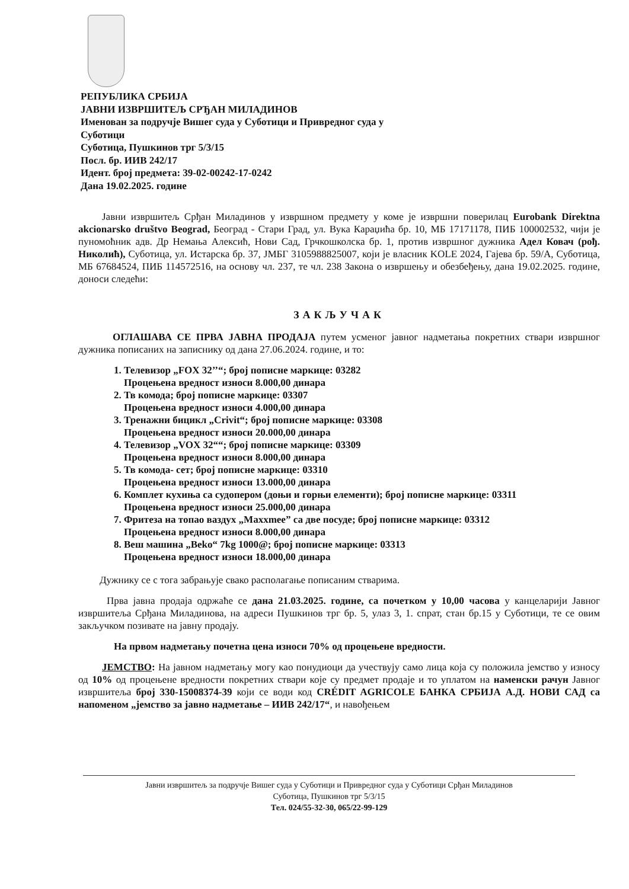РЕПУБЛИКА СРБИЈА
ЈАВНИ ИЗВРШИТЕЉ СРЂАН МИЛАДИНОВ
Именован за подручје Вишег суда у Суботици и Привредног суда у Суботици
Суботица, Пушкинов трг 5/3/15
Посл. бр. ИИВ 242/17
Идент. број предмета: 39-02-00242-17-0242
Дана 19.02.2025. године
Јавни извршитељ Срђан Миладинов у извршном предмету у коме је извршни поверилац Eurobank Direktna akcionarsko društvo Beograd, Београд - Стари Град, ул. Вука Караџића бр. 10, МБ 17171178, ПИБ 100002532, чији је пуномоћник адв. Др Немања Алексић, Нови Сад, Грчкошколска бр. 1, против извршног дужника Адел Ковач (рођ. Николић), Суботица, ул. Истарска бр. 37, ЈМБГ 3105988825007, који је власник KOLE 2024, Гајева бр. 59/А, Суботица, МБ 67684524, ПИБ 114572516, на основу чл. 237, те чл. 238 Закона о извршењу и обезбеђењу, дана 19.02.2025. године, доноси следећи:
ЗАКЉУЧАК
ОГЛАШАВА СЕ ПРВА ЈАВНА ПРОДАЈА путем усменог јавног надметања покретних ствари извршног дужника пописаних на записнику од дана 27.06.2024. године, и то:
1. Телевизор „FOX 32’’“; број пописне маркице: 03282
Процењена вредност износи 8.000,00 динара
2. Тв комода; број пописне маркице: 03307
Процењена вредност износи 4.000,00 динара
3. Тренажни бицикл „Crivit“; број пописне маркице: 03308
Процењена вредност износи 20.000,00 динара
4. Телевизор „VOX 32““; број пописне маркице: 03309
Процењена вредност износи 8.000,00 динара
5. Тв комода- сет; број пописне маркице: 03310
Процењена вредност износи 13.000,00 динара
6. Комплет кухиња са судопером (доњи и горњи елементи); број пописне маркице: 03311
Процењена вредност износи 25.000,00 динара
7. Фритеза на топао ваздух „Maxxmee” са две посуде; број пописне маркице: 03312
Процењена вредност износи 8.000,00 динара
8. Веш машина „Beko“ 7kg 1000@; број пописне маркице: 03313
Процењена вредност износи 18.000,00 динара
Дужнику се с тога забрањује свако располагање пописаним стварима.
Прва јавна продаја одржаће се дана 21.03.2025. године, са почетком у 10,00 часова у канцеларији Јавног извршитеља Срђана Миладинова, на адреси Пушкинов трг бр. 5, улаз 3, 1. спрат, стан бр.15 у Суботици, те се овим закључком позивате на јавну продају.
На првом надметању почетна цена износи 70% од процењене вредности.
ЈЕМСТВО: На јавном надметању могу као понудиоци да учествују само лица која су положила јемство у износу од 10% од процењене вредности покретних ствари које су предмет продаје и то уплатом на наменски рачун Јавног извршитеља број 330-15008374-39 који се води код CRÉDIT AGRICOLE БАНКА СРБИЈА А.Д. НОВИ САД са напоменом „јемство за јавно надметање – ИИВ 242/17“, и навођењем
Јавни извршитељ за подручје Вишег суда у Суботици и Привредног суда у Суботици Срђан Миладинов
Суботица, Пушкинов трг 5/3/15
Тел. 024/55-32-30, 065/22-99-129